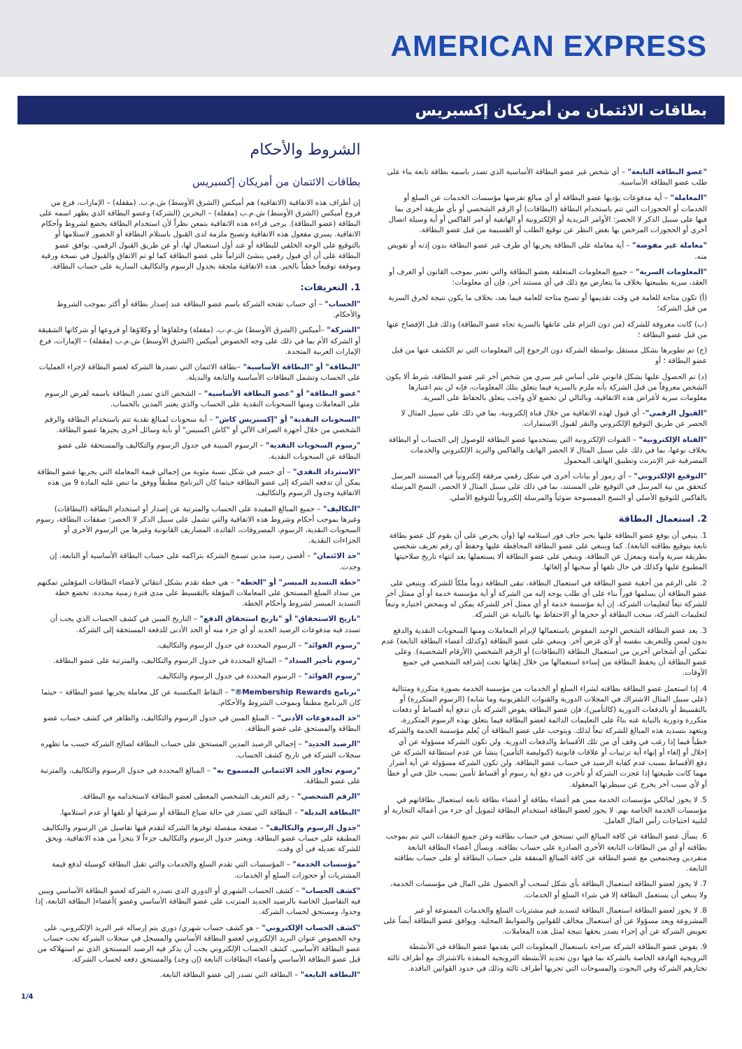AMERICAN EXPRESS
بطاقات الائتمان من أمريكان إكسبريس
الشروط والأحكام
بطاقات الائتمان من أمريكان إكسبريس
إن أطراف هذه الاتفاقية (الاتفاقية) هم أميكس (الشرق الأوسط) ش.م.ب. (مقفلة) – الإمارات، فرع من فروع أميكس (الشرق الأوسط) ش.م.ب (مقفلة) – البحرين (الشركة) وعضو البطاقة الذي يظهر اسمه على البطاقة (عضو البطاقة). يرجى قراءة هذه الاتفاقية بتمعن نظراً لأن استخدام البطاقة يخضع لشروط وأحكام الاتفاقية. يسري مفعول هذه الاتفاقية وتصبح ملزمة لدى القبول باستلام البطاقة أو الحضور لاستلامها أو بالتوقيع على الوجه الخلفي للبطاقة أو عند أول استعمال لها، أو عن طريق القبول الرقمي. يوافق عضو البطاقة على أن أي قبول رقمي ينشئ التزاماً على عضو البطاقة كما لو تم الاتفاق والقبول في نسخة ورقية وموقعة توقيعاً خطياً بالحبر. هذه الاتفاقية ملحقة بجدول الرسوم والتكاليف السارية على حساب البطاقة.
1. التعريفات:
"الحساب" – أي حساب تفتحه الشركة باسم عضو البطاقة عند إصدار بطاقة أو أكثر بموجب الشروط والأحكام.
"الشركة" –أميكس (الشرق الأوسط) ش.م.ب. (مقفلة) وخلفاؤها أو وكلاؤها أو فروعها أو شركاتها الشقيقة أو الشركة الأم بما في ذلك على وجه الخصوص أميكس (الشرق الأوسط) ش.م.ب (مقفلة) – الإمارات، فرع الإمارات العربية المتحدة.
"البطاقة" أو "البطاقة الأساسية" –بطاقة الائتمان التي تصدرها الشركة لعضو البطاقة لإجراء العمليات على الحساب وتشمل البطاقات الأساسية والتابعة والبديلة.
"عضو البطاقة" أو "عضو البطاقة الأساسية" – الشخص الذي تصدر البطاقة باسمه لفرض الرسوم على المعاملات ومنها السحوبات النقدية على الحساب والذي يعتبر المدين بالحساب.
"السحوبات النقدية" أو "إكسبريس كاش" – أية سحوبات لمبالغ نقدية تتم باستخدام البطاقة والرقم الشخصي من خلال أجهزة الصراف الآلي أو "كاش اكسيس" أو بأية وسائل أخرى يجيزها عضو البطاقة.
"رسوم السحوبات النقدية" – الرسوم المبينة في جدول الرسوم والتكاليف والمستحقة على عضو البطاقة عن السحوبات النقدية.
"الاسترداد النقدي" – أي حسم في شكل نسبة مئوية من إجمالي قيمة المعاملة التي يجريها عضو البطاقة يمكن أن تدفعه الشركة إلى عضو البطاقة حيثما كان البرنامج مطبقاً ووفق ما تنص عليه المادة 9 من هذه الاتفاقية وجدول الرسوم والتكاليف.
"التكاليف" – جميع المبالغ المقيدة على الحساب والمترتبة عن إصدار أو استخدام البطاقة (البطاقات) وغيرها بموجب أحكام وشروط هذه الاتفاقية والتي تشمل على سبيل الذكر لا الحصر: صفقات البطاقة، رسوم السحوبات النقدية، الرسوم، المصروفات، الفائدة، المصاريف القانونية وغيرها من الرسوم الأخرى أو الجزاءات النقدية.
"حد الائتمان" – أقصى رصيد مدين تسمح الشركة بتراكمه على حساب البطاقة الأساسية أو التابعة، إن وجدت.
"خطة التسديد الميسر" أو "الخطة" – هي خطة تقدم بشكل انتقائي لأعضاء البطاقات المؤهلين تمكنهم من سداد المبلغ المستحق على المعاملات المؤهلة بالتقسيط على مدى فترة زمنية محددة. تخضع خطة التسديد الميسر لشروط وأحكام الخطة.
"تاريخ الاستحقاق" أو "تاريخ استحقاق الدفع" – التاريخ المبين في كشف الحساب الذي يجب أن تسدد فيه مدفوعات الرصيد الجديد أو أي جزء منه أو الحد الأدنى للدفعة المستحقة إلى الشركة.
"رسوم الفوائد" – الرسوم المحددة في جدول الرسوم والتكاليف.
"رسوم تأخير السداد" – المبالغ المحددة في جدول الرسوم والتكاليف، والمترتبة على عضو البطاقة.
"رسوم الفوائد" – الرسوم المحددة في جدول الرسوم والتكاليف.
"برنامج Membership Rewards®" – النقاط المكتسبة عن كل معاملة يجريها عضو البطاقة – حيثما كان البرنامج مطبقاً وبموجب الشروط والأحكام.
"حد المدفوعات الأدنى" – المبلغ المبين في جدول الرسوم والتكاليف، والظاهر في كشف حساب عضو البطاقة والمستحق على عضو البطاقة.
"الرصيد الجديد" – إجمالي الرصيد المدين المستحق على حساب البطاقة لصالح الشركة حسب ما تظهره سجلات الشركة في تاريخ كشف الحساب.
"رسوم تجاوز الحد الائتماني المسموح به" – المبالغ المحددة في جدول الرسوم والتكاليف، والمترتبة على عضو البطاقة.
"الرقم الشخصي" – رقم التعريف الشخصي المعطى لعضو البطاقة لاستخدامه مع البطاقة.
"البطاقة البديلة" – البطاقة التي تصدر في حالة ضياع البطاقة أو سرقتها أو تلفها أو عدم استلامها.
"جدول الرسوم والتكاليف" – صفحة منفصلة توفرها الشركة لتقدم فيها تفاصيل عن الرسوم والتكاليف المطبقة على حساب عضو البطاقة. ويعتبر جدول الرسوم والتكاليف جزءاً لا يتجزأ من هذه الاتفاقية، ويحق للشركة تعديله في أي وقت.
"مؤسسات الخدمة" – المؤسسات التي تقدم السلع والخدمات والتي تقبل البطاقة كوسيلة لدفع قيمة المشتريات أو حجوزات السلع أو الخدمات.
"كشف الحساب" – كشف الحساب الشهري أو الدوري الذي تصدره الشركة لعضو البطاقة الأساسي ويبين فيه التفاصيل الخاصة بالرصيد الجديد المترتب على عضو البطاقة الأساسي وعضو )أعضاء( البطاقة التابعة، إذا وجدوا، ومستحق لحساب الشركة.
"كشف الحساب الإلكتروني" – هو كشف حساب شهري/ دوري يتم إرساله عبر البريد الإلكتروني، على وجه الخصوص عنوان البريد الإلكتروني لعضو البطاقة الأساسي والمسجل في سجلات الشركة تحت حساب عضو البطاقة الأساسي. كشف الحساب الإلكتروني يجب أن يذكر فيه الرصيد المستحق الذي تم استهلاكه من قبل عضو البطاقة الأساسي وأعضاء البطاقات التابعة (إن وجد) والمستحق دفعه لحساب الشركة.
"البطاقة التابعة" – البطاقة التي تصدر إلى عضو البطاقة التابعة.
"عضو البطاقة التابعة" – أي شخص غير عضو البطاقة الأساسية الذي تصدر باسمه بطاقة تابعة بناء على طلب عضو البطاقة الأساسية.
"المعاملة" – أية مدفوعات يؤديها عضو البطاقة أو أي مبالغ تفرضها مؤسسات الخدمات عن السلع أو الخدمات أو الحجوزات التي تتم باستخدام البطاقة (البطاقات) أو الرقم الشخصي أو بأي طريقة أخرى بما فيها على سبيل الذكر لا الحصر: الأوامر البريدية أو الإلكترونية أو الهاتفية أو امر الفاكس أو أية وسيلة اتصال أخرى أو الحجوزات المرخص بها بغض النظر عن توقيع الطلب أو القسيمة من قبل عضو البطاقة.
"معاملة غير مفوضة" – أية معاملة على البطاقة يجريها أي طرف غير عضو البطاقة بدون إذنه أو تفويض منه.
"المعلومات السرية" – جميع المعلومات المتعلقة بعضو البطاقة والتي تعتبر بموجب القانون أو العرف أو العقد، سرية بطبيعتها بخلاف ما يتعارض مع ذلك في أي مستند آخر، فإن أي معلومات:
(أ) تكون متاحة للعامة في وقت تقديمها أو تصبح متاحة للعامة فيما بعد، بخلاف ما يكون نتيجة لخرق السرية من قبل الشركة؛
(ب) كانت معروفة للشركة (من دون التزام على عاتقها بالسرية تجاه عضو البطاقة) وذلك قبل الإفصاح عنها من قبل عضو البطاقة ؛
(ج) تم تطويرها بشكل مستقل بواسطة الشركة دون الرجوع إلى المعلومات التي تم الكشف عنها من قبل عضو البطاقة ؛ أو
(د) تم الحصول عليها بشكل قانوني على أساس غير سري من شخص آخر غير عضو البطاقة، شرط ألا يكون الشخص معروفاً من قبل الشركة بأنه ملزم بالسرية فيما يتعلق بتلك المعلومات، فإنه لن يتم اعتبارها معلومات سرية لأغراض هذه الاتفاقية، وبالتالي لن تخضع لأي واجب يتعلق بالحفاظ على السرية.
"القبول الرقمي"– أي قبول لهذه الاتفاقية من خلال قناة إلكترونية، بما في ذلك على سبيل المثال لا الحصر عن طريق التوقيع الإلكتروني والنقر لقبول الاستمارات.
"القناة الإلكترونية" – القنوات الإلكترونية التي يستخدمها عضو البطاقة للوصول إلى الحساب أو البطاقة بخلاف نوعها، بما في ذلك على سبيل المثال لا الحصر الهاتف والفاكس والبريد الإلكتروني والخدمات المصرفية عبر الإنترنت وتطبيق الهاتف المحمول
"التوقيع الإلكتروني" – أي رموز أو بيانات أخرى في شكل رقمي مرفقة إلكترونياً في المستند المرسل كتحقق من نية المرسل في التوقيع على المستند، بما في ذلك على سبيل المثال لا الحصر، النسخ المرسلة بالفاكس للتوقيع الأصلي أو النسخ الممسوحة ضوئياً والمرسلة إلكترونياً للتوقيع الأصلي.
2. استعمال البطاقة
1. ينبغي أن يوقع عضو البطاقة عليها بحبر جاف فور استلامه لها (وأن يحرص على أن يقوم كل عضو بطاقة تابعة بتوقيع بطاقته التابعة). كما وينبغي على عضو البطاقة المحافظة عليها وحفظ أي رقم تعريف شخصي بطريقة سرية وآمنة وبمعزل عن البطاقة. وينبغي على عضو البطاقة ألا يستعملها بعد انتهاء تاريخ صلاحيتها المطبوع عليها وكذلك في حال تلفها أو سحبها أو إلغائها.
2. على الرغم من أحقية عضو البطاقة في استعمال البطاقة، تبقى البطاقة دوماً ملكاً للشركة. وينبغي على عضو البطاقة أن يسلمها فوراً بناء على أي طلب يوجه إليه من الشركة أو أية مؤسسة خدمة أو أي ممثل آخر للشركة تبعاً لتعليمات الشركة. إن أية مؤسسة خدمة أو أي ممثل آخر للشركة يمكن له وبمحض اختياره وتبعاً لتعليمات الشركة، سحب البطاقة أو حجزها أو الاحتفاظ بها بالنيابة عن الشركة.
3. يعد عضو البطاقة الشخص الوحيد المفوض باستعمالها لإبرام المعاملات ومنها السحوبات النقدية والدفع بدون لمس وللتعريف بنفسه أو لأي غرض آخر. وينبغي على عضو البطاقة (وكذلك أعضاء البطاقة التابعة) عدم تمكين أي أشخاص آخرين من استعمال البطاقة (البطاقات) أو الرقم الشخصي (الأرقام الشخصية). وعلى عضو البطاقة أن يحفظ البطاقة من إساءة استعمالها من خلال إبقائها تحت إشرافه الشخصي في جميع الأوقات.
4. إذا استعمل عضو البطاقة بطاقته لشراء السلع أو الخدمات من مؤسسة الخدمة بصورة متكررة ومتتالية (على سبيل المثال الاشتراك في المجلات الدورية والقنوات التلفزيونية وما شابه) (الرسوم المتكررة) أو بالتقسيط أو بالدفعات الدورية (كالتأمين)، فإن عضو البطاقة يفوض الشركة بأن تدفع أية أقساط أو دفعات متكررة ودورية بالنيابة عنه بناءً على التعليمات الدائمة لعضو البطاقة فيما يتعلق بهذه الرسوم المتكررة، ويتعهد بتسديد هذه المبالغ للشركة تبعاً لذلك. ويتوجب على عضو البطاقة أن يُعلم مؤسسة الخدمة والشركة خطياً فيما إذا رغب في وقف أي من تلك الأقساط والدفعات الدورية. ولن تكون الشركة مسؤولة عن أي إخلال أو إلغاء أو إنهاء أية ترتيبات أو علاقات قانونية (كبوليصة التأمين) ينشأ عن عدم استطاعة الشركة عن دفع الأقساط بسبب عدم كفاية الرصيد في حساب عضو البطاقة. ولن تكون الشركة مسؤولة عن أية أضرار مهما كانت طبيعتها إذا عجزت الشركة أو تأخرت في دفع أية رسوم أو أقساط تأمين بسبب خلل فني أو خطأ أو لأي سبب آخر يخرج عن سيطرتها المعقولة.
5. لا يجوز لمالكي مؤسسات الخدمة ممن هم أعضاء بطاقة أو أعضاء بطاقة تابعة استعمال بطاقاتهم في مؤسسات الخدمة الخاصة بهم. لا يجوز لعضو البطاقة استخدام البطاقة لتمويل أي جزء من أعماله التجارية أو لتلبية احتياجات رأس المال العامل.
6. يسأل عضو البطاقة عن كافة المبالغ التي تستحق في حساب بطاقته وعن جميع النفقات التي تتم بموجب بطاقته أو أي من البطاقات التابعة الأخرى الصادرة على حساب بطاقته. ويسأل أعضاء البطاقة التابعة منفردين ومجتمعين مع عضو البطاقة عن كافة المبالغ المنفقة على حساب البطاقة أو على حساب بطاقته التابعة.
7. لا يجوز لعضو البطاقة استعمال البطاقة بأي شكل لسحب أو الحصول على المال في مؤسسات الخدمة، ولا ينبغي أن يستعمل البطاقة إلا في شراء السلع أو الخدمات.
8. لا يجوز لعضو البطاقة استعمال البطاقة لتسديد قيم مشتريات السلع والخدمات الممنوعة أو غير المشروعة ويعد مسؤولا عن أي استعمال مخالف للقوانين والضوابط المحلية. ويوافق عضو البطاقة أيضاً على تعويض الشركة عن أي إجراء يصدر بحقها نتيجة لمثل هذه المعاملات.
9. يفوض عضو البطاقة الشركة صراحة باستعمال المعلومات التي يقدمها عضو البطاقة في الأنشطة الترويجية الهادفة الخاصة بالشركة بما فيها دون تحديد الأنشطة الترويجية المنفذة بالاشتراك مع أطراف ثالثة تختارهم الشركة وفي البحوث والمسوحات التي تجريها أطراف ثالثة وذلك في حدود القوانين النافذة.
1/4